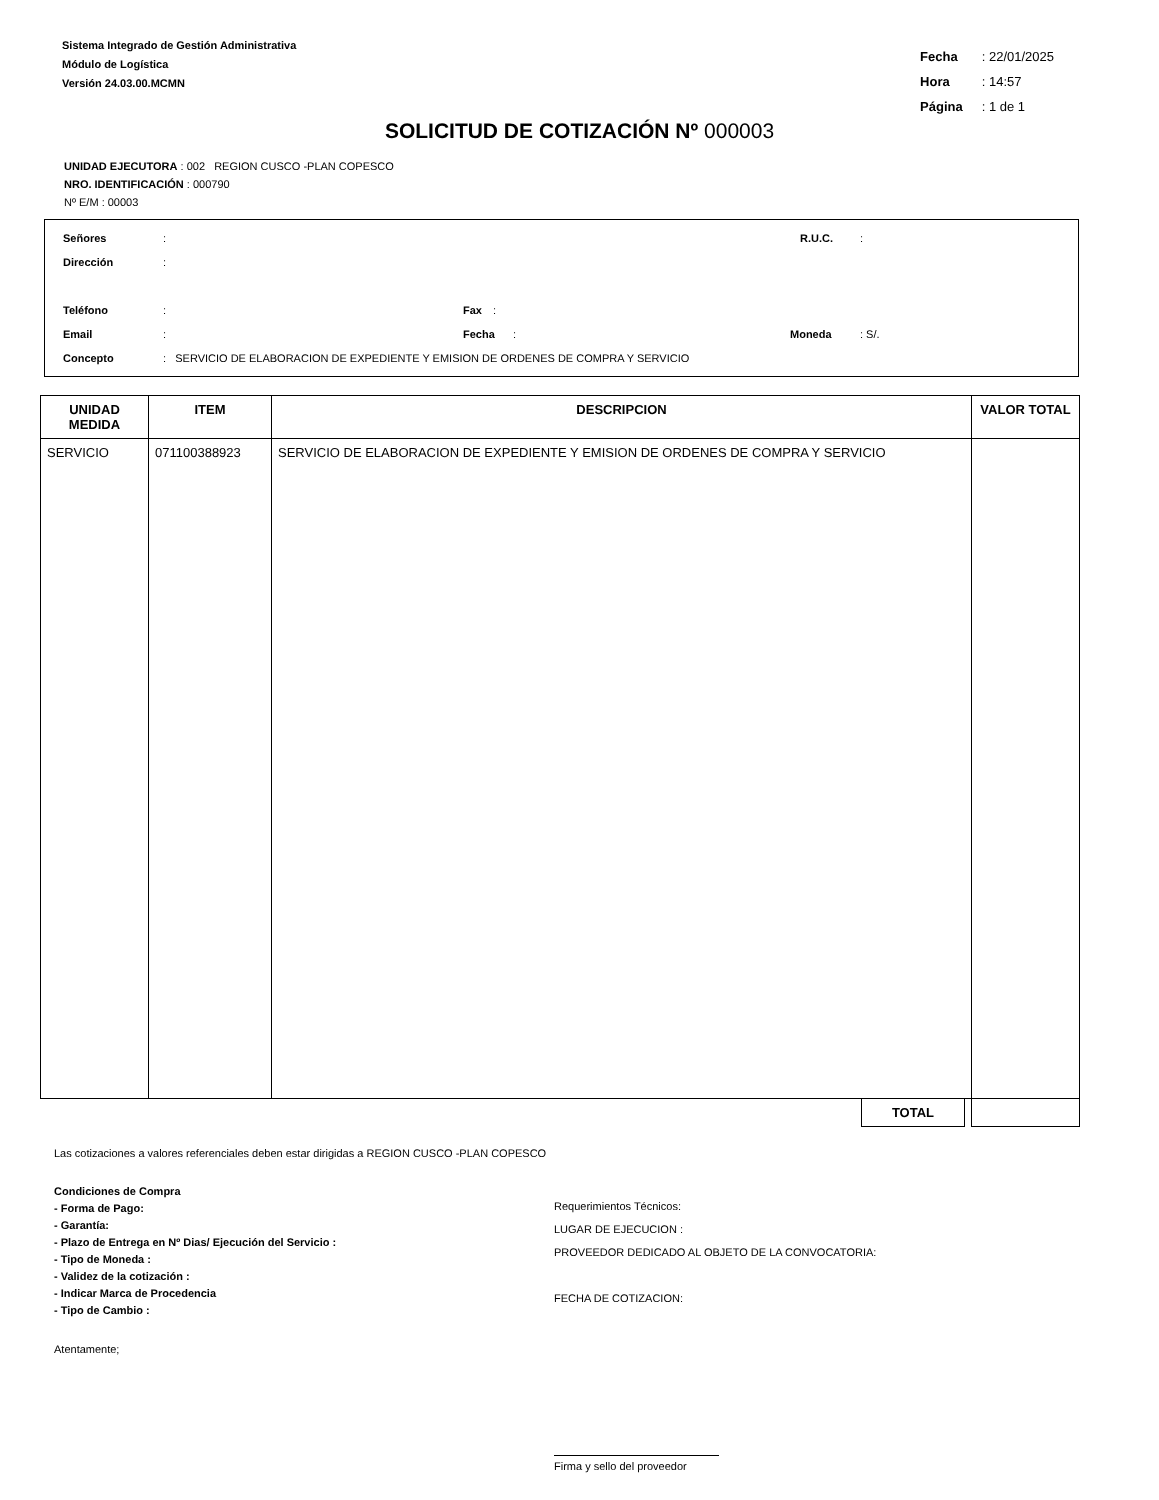Sistema Integrado de Gestión Administrativa
Módulo de Logística
Versión 24.03.00.MCMN
Fecha : 22/01/2025
Hora : 14:57
Página : 1 de 1
SOLICITUD DE COTIZACIÓN Nº 000003
UNIDAD EJECUTORA : 002 REGION CUSCO -PLAN COPESCO
NRO. IDENTIFICACIÓN : 000790
Nº E/M : 00003
Señores: R.U.C.:
Dirección:
Teléfono: Fax:
Email: Fecha: Moneda: S/.
Concepto: SERVICIO DE ELABORACION DE EXPEDIENTE Y EMISION DE ORDENES DE COMPRA Y SERVICIO
| UNIDAD MEDIDA | ITEM | DESCRIPCION | VALOR TOTAL |
| --- | --- | --- | --- |
| SERVICIO | 071100388923 | SERVICIO DE ELABORACION DE EXPEDIENTE Y EMISION DE ORDENES DE COMPRA Y SERVICIO | |
| | | TOTAL | |
Las cotizaciones a valores referenciales deben estar dirigidas a REGION CUSCO -PLAN COPESCO
Condiciones de Compra
- Forma de Pago:
- Garantía:
- Plazo de Entrega en Nº Dias/ Ejecución del Servicio :
- Tipo de Moneda :
- Validez de la cotización :
- Indicar Marca de Procedencia
- Tipo de Cambio :
Requerimientos Técnicos:
LUGAR DE EJECUCION :
PROVEEDOR DEDICADO AL OBJETO DE LA CONVOCATORIA:
FECHA DE COTIZACION:
Atentamente;
Firma y sello del proveedor